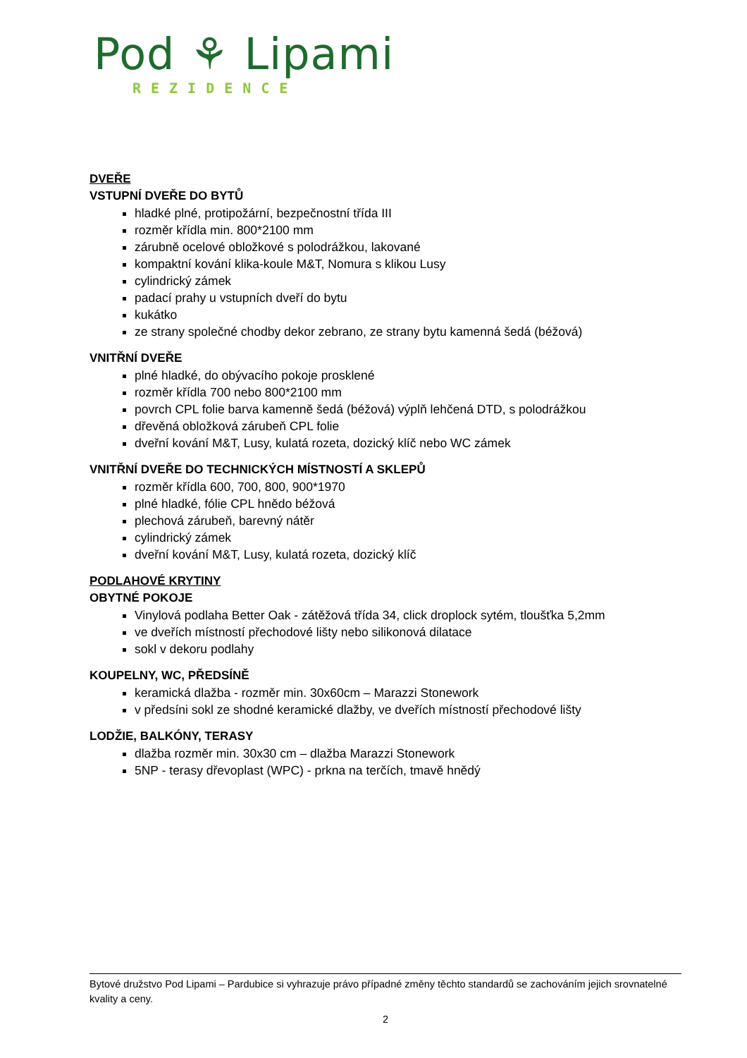Pod ⚘ Lipami
REZIDENCE
DVEŘE
VSTUPNÍ DVEŘE DO BYTŮ
hladké plné, protipožární, bezpečnostní třída III
rozměr křídla min. 800*2100 mm
zárubně ocelové obložkové s polodrážkou, lakované
kompaktní kování klika-koule M&T, Nomura s klikou Lusy
cylindrický zámek
padací prahy u vstupních dveří do bytu
kukátko
ze strany společné chodby dekor zebrano, ze strany bytu kamenná šedá (béžová)
VNITŘNÍ DVEŘE
plné hladké, do obývacího pokoje prosklené
rozměr křídla 700 nebo 800*2100 mm
povrch CPL folie barva kamenně šedá (béžová) výplň lehčená DTD, s polodrážkou
dřevěná obložková zárubeň CPL folie
dveřní kování M&T, Lusy, kulatá rozeta, dozický klíč nebo WC zámek
VNITŘNÍ DVEŘE DO TECHNICKÝCH MÍSTNOSTÍ A SKLEPŮ
rozměr křídla 600, 700, 800, 900*1970
plné hladké, fólie CPL hnědo béžová
plechová zárubeň, barevný nátěr
cylindrický zámek
dveřní kování M&T, Lusy, kulatá rozeta, dozický klíč
PODLAHOVÉ KRYTINY
OBYTNÉ POKOJE
Vinylová podlaha Better Oak - zátěžová třída 34, click droplock sytém, tloušťka 5,2mm
ve dveřích místností přechodové lišty nebo silikonová dilatace
sokl v dekoru podlahy
KOUPELNY, WC, PŘEDSÍNĚ
keramická dlažba - rozměr min. 30x60cm – Marazzi Stonework
v předsíni sokl ze shodné keramické dlažby, ve dveřích místností přechodové lišty
LODŽIE, BALKÓNY, TERASY
dlažba rozměr min. 30x30 cm – dlažba Marazzi Stonework
5NP - terasy dřevoplast (WPC) - prkna na terčích, tmavě hnědý
Bytové družstvo Pod Lipami – Pardubice si vyhrazuje právo případné změny těchto standardů se zachováním jejich srovnatelné kvality a ceny.
2